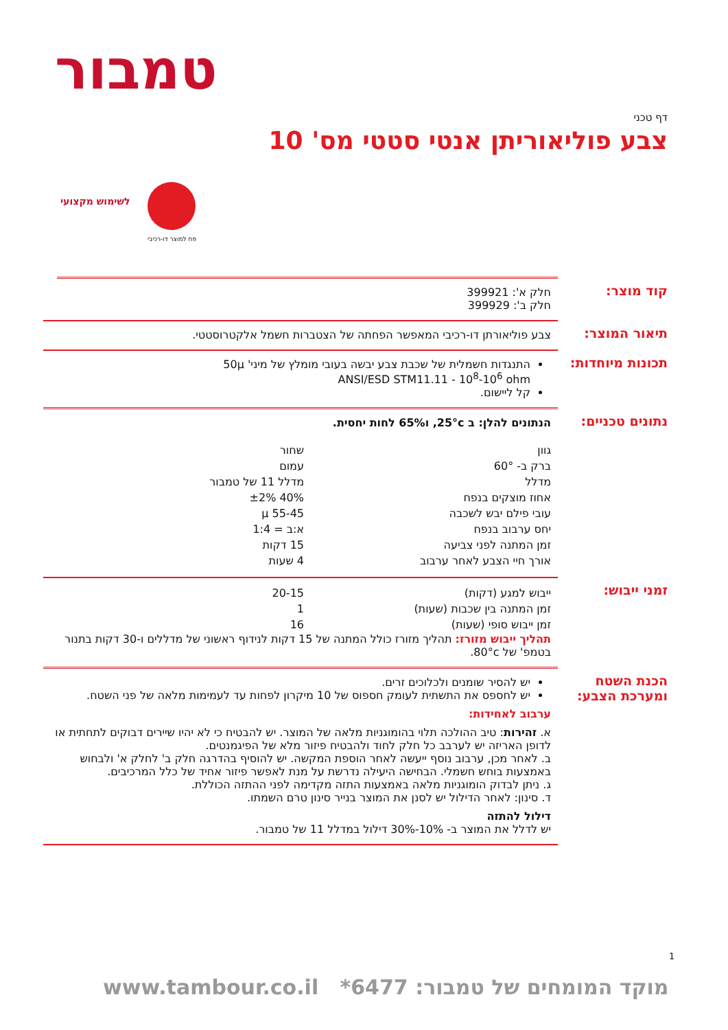טמבור
דף טכני
צבע פוליאוריתן אנטי סטטי מס' 10
לשימוש מקצועי
פח למוצר דו-רכיבי
קוד מוצר:
חלק א': 399921
חלק ב': 399929
תיאור המוצר:
צבע פוליאורתן דו-רכיבי המאפשר הפחתה של הצטברות חשמל אלקטרוסטטי.
תכונות מיוחדות:
התנגדות חשמלית של שכבת צבע יבשה בעובי מומלץ של מיני' 50µ
ANSI/ESD STM11.11 - 10<sup>8</sup>-10<sup>6</sup> ohm
קל ליישום.
נתונים טכניים:
הנתונים להלן: ב 25°c, ו65% לחות יחסית.
| גוון | שחור |
| ברק ב- 60° | עמום |
| מדלל | מדלל 11 של טמבור |
| אחוז מוצקים בנפח | 40% ±2% |
| עובי פילם יבש לשכבה | 55-45 µ |
| יחס ערבוב בנפח | א:ב = 1:4 |
| זמן המתנה לפני צביעה | 15 דקות |
| אורך חיי הצבע לאחר ערבוב | 4 שעות |
זמני ייבוש:
| ייבוש למגע (דקות) | 20-15 |
| זמן המתנה בין שכבות (שעות) | 1 |
| זמן ייבוש סופי (שעות) | 16 |
תהליך ייבוש מזורז: תהליך מזורז כולל המתנה של 15 דקות לנידוף ראשוני של מדללים ו-30 דקות בתנור בטמפ' של 80°c.
הכנת השטח ומערכת הצבע:
יש להסיר שומנים ולכלוכים זרים.
יש לחספס את התשתית לעומק חספוס של 10 מיקרון לפחות עד לעמימות מלאה של פני השטח.
ערבוב לאחידות:
א. זהירות: טיב ההולכה תלוי בהומוגניות מלאה של המוצר. יש להבטיח כי לא יהיו שיירים דבוקים לתחתית או לדופן האריזה יש לערבב כל חלק לחוד ולהבטיח פיזור מלא של הפיגמנטים.
ב. לאחר מכן, ערבוב נוסף ייעשה לאחר הוספת המקשה. יש להוסיף בהדרגה חלק ב' לחלק א' ולבחוש באמצעות בוחש חשמלי. הבחישה היעילה נדרשת על מנת לאפשר פיזור אחיד של כלל המרכיבים.
ג. ניתן לבדוק הומוגניות מלאה באמצעות התזה מקדימה לפני ההתזה הכוללת.
ד. סינון: לאחר הדילול יש לסנן את המוצר בנייר סינון טרם השמתו.
דילול להתזה
יש לדלל את המוצר ב- 10%-30% דילול במדלל 11 של טמבור.
1
מוקד המומחים של טמבור: 6477* www.tambour.co.il